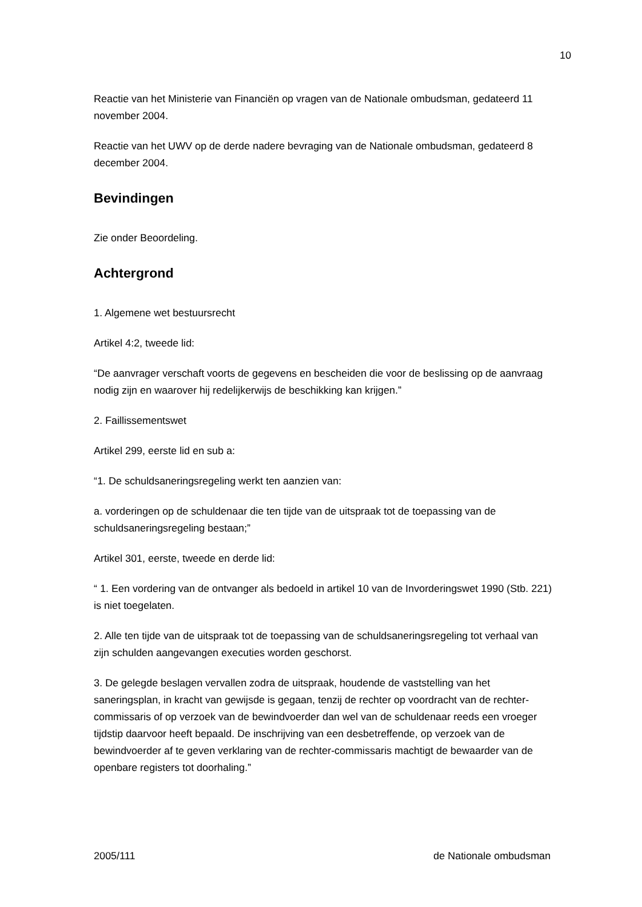10
Reactie van het Ministerie van Financiën op vragen van de Nationale ombudsman, gedateerd 11 november 2004.
Reactie van het UWV op de derde nadere bevraging van de Nationale ombudsman, gedateerd 8 december 2004.
Bevindingen
Zie onder Beoordeling.
Achtergrond
1. Algemene wet bestuursrecht
Artikel 4:2, tweede lid:
“De aanvrager verschaft voorts de gegevens en bescheiden die voor de beslissing op de aanvraag nodig zijn en waarover hij redelijkerwijs de beschikking kan krijgen.”
2. Faillissementswet
Artikel 299, eerste lid en sub a:
“1. De schuldsaneringsregeling werkt ten aanzien van:
a. vorderingen op de schuldenaar die ten tijde van de uitspraak tot de toepassing van de schuldsaneringsregeling bestaan;”
Artikel 301, eerste, tweede en derde lid:
“ 1. Een vordering van de ontvanger als bedoeld in artikel 10 van de Invorderingswet 1990 (Stb. 221) is niet toegelaten.
2. Alle ten tijde van de uitspraak tot de toepassing van de schuldsaneringsregeling tot verhaal van zijn schulden aangevangen executies worden geschorst.
3. De gelegde beslagen vervallen zodra de uitspraak, houdende de vaststelling van het saneringsplan, in kracht van gewijsde is gegaan, tenzij de rechter op voordracht van de rechter-commissaris of op verzoek van de bewindvoerder dan wel van de schuldenaar reeds een vroeger tijdstip daarvoor heeft bepaald. De inschrijving van een desbetreffende, op verzoek van de bewindvoerder af te geven verklaring van de rechter-commissaris machtigt de bewaarder van de openbare registers tot doorhaling.”
2005/111 de Nationale ombudsman